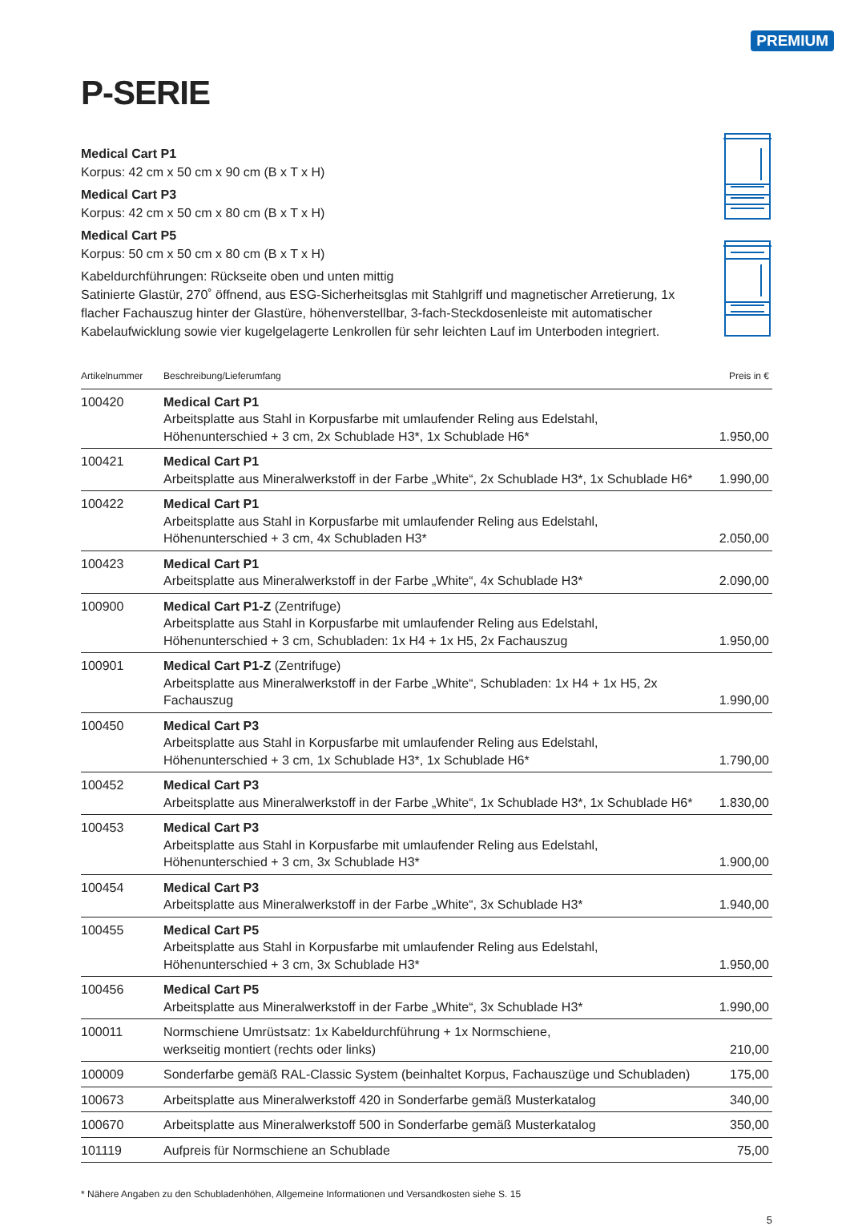PREMIUM
P-SERIE
Medical Cart P1
Korpus: 42 cm x 50 cm x 90 cm (B x T x H)
Medical Cart P3
Korpus: 42 cm x 50 cm x 80 cm (B x T x H)
Medical Cart P5
Korpus: 50 cm x 50 cm x 80 cm (B x T x H)
Kabeldurchführungen: Rückseite oben und unten mittig
Satinierte Glastür, 270˚ öffnend, aus ESG-Sicherheitsglas mit Stahlgriff und magnetischer Arretierung, 1x flacher Fachauszug hinter der Glastüre, höhenverstellbar, 3-fach-Steckdosenleiste mit automatischer Kabelaufwicklung sowie vier kugelgelagerte Lenkrollen für sehr leichten Lauf im Unterboden integriert.
| Artikelnummer | Beschreibung/Lieferumfang | Preis in € |
| --- | --- | --- |
| 100420 | Medical Cart P1 Arbeitsplatte aus Stahl in Korpusfarbe mit umlaufender Reling aus Edelstahl, Höhenunterschied + 3 cm, 2x Schublade H3*, 1x Schublade H6* | 1.950,00 |
| 100421 | Medical Cart P1 Arbeitsplatte aus Mineralwerkstoff in der Farbe „White“, 2x Schublade H3*, 1x Schublade H6* | 1.990,00 |
| 100422 | Medical Cart P1 Arbeitsplatte aus Stahl in Korpusfarbe mit umlaufender Reling aus Edelstahl, Höhenunterschied + 3 cm, 4x Schubladen H3* | 2.050,00 |
| 100423 | Medical Cart P1 Arbeitsplatte aus Mineralwerkstoff in der Farbe „White“, 4x Schublade H3* | 2.090,00 |
| 100900 | Medical Cart P1-Z (Zentrifuge) Arbeitsplatte aus Stahl in Korpusfarbe mit umlaufender Reling aus Edelstahl, Höhenunterschied + 3 cm, Schubladen: 1x H4 + 1x H5, 2x Fachauszug | 1.950,00 |
| 100901 | Medical Cart P1-Z (Zentrifuge) Arbeitsplatte aus Mineralwerkstoff in der Farbe „White“, Schubladen: 1x H4 + 1x H5, 2x Fachauszug | 1.990,00 |
| 100450 | Medical Cart P3 Arbeitsplatte aus Stahl in Korpusfarbe mit umlaufender Reling aus Edelstahl, Höhenunterschied + 3 cm, 1x Schublade H3*, 1x Schublade H6* | 1.790,00 |
| 100452 | Medical Cart P3 Arbeitsplatte aus Mineralwerkstoff in der Farbe „White“, 1x Schublade H3*, 1x Schublade H6* | 1.830,00 |
| 100453 | Medical Cart P3 Arbeitsplatte aus Stahl in Korpusfarbe mit umlaufender Reling aus Edelstahl, Höhenunterschied + 3 cm, 3x Schublade H3* | 1.900,00 |
| 100454 | Medical Cart P3 Arbeitsplatte aus Mineralwerkstoff in der Farbe „White“, 3x Schublade H3* | 1.940,00 |
| 100455 | Medical Cart P5 Arbeitsplatte aus Stahl in Korpusfarbe mit umlaufender Reling aus Edelstahl, Höhenunterschied + 3 cm, 3x Schublade H3* | 1.950,00 |
| 100456 | Medical Cart P5 Arbeitsplatte aus Mineralwerkstoff in der Farbe „White“, 3x Schublade H3* | 1.990,00 |
| 100011 | Normschiene Umrüstsatz: 1x Kabeldurchführung + 1x Normschiene, werkseitig montiert (rechts oder links) | 210,00 |
| 100009 | Sonderfarbe gemäß RAL-Classic System (beinhaltet Korpus, Fachauszüge und Schubladen) | 175,00 |
| 100673 | Arbeitsplatte aus Mineralwerkstoff 420 in Sonderfarbe gemäß Musterkatalog | 340,00 |
| 100670 | Arbeitsplatte aus Mineralwerkstoff 500 in Sonderfarbe gemäß Musterkatalog | 350,00 |
| 101119 | Aufpreis für Normschiene an Schublade | 75,00 |
* Nähere Angaben zu den Schubladenhöhen, Allgemeine Informationen und Versandkosten siehe S. 15
5